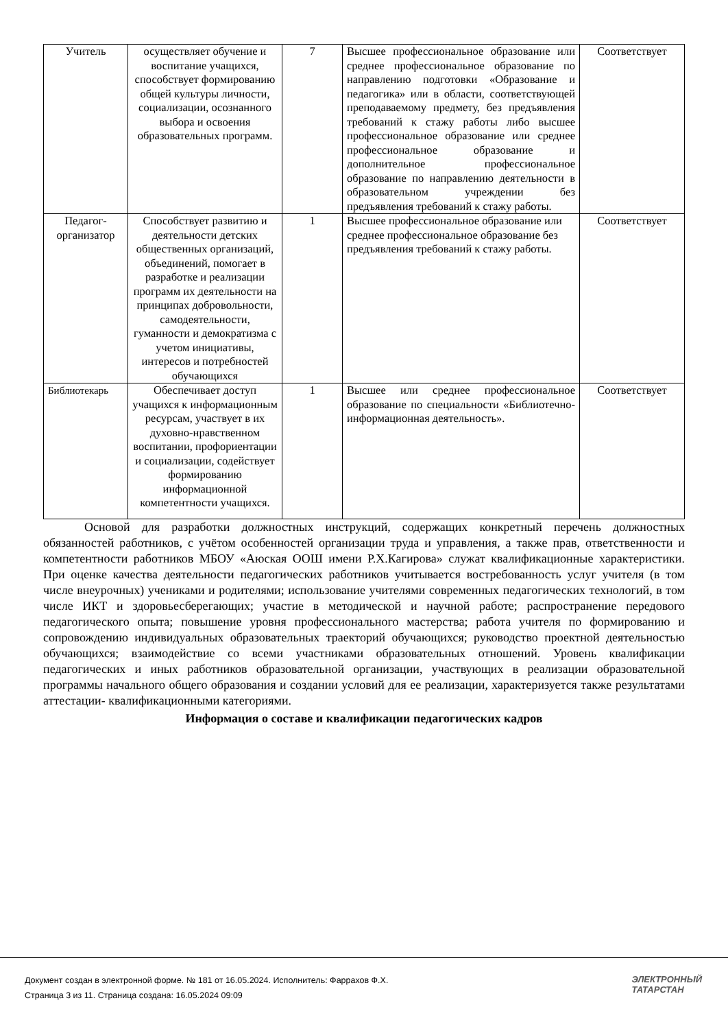| Учитель | осуществляет обучение и воспитание учащихся, способствует формированию общей культуры личности, социализации, осознанного выбора и освоения образовательных программ. | 7 | Высшее профессиональное образование или среднее профессиональное образование по направлению подготовки «Образование и педагогика» или в области, соответствующей преподаваемому предмету, без предъявления требований к стажу работы либо высшее профессиональное образование или среднее профессиональное образование и дополнительное профессиональное образование по направлению деятельности в образовательном учреждении без предъявления требований к стажу работы. | Соответствует |
| Педагог-организатор | Способствует развитию и деятельности детских общественных организаций, объединений, помогает в разработке и реализации программ их деятельности на принципах добровольности, самодеятельности, гуманности и демократизма с учетом инициативы, интересов и потребностей обучающихся | 1 | Высшее профессиональное образование или среднее профессиональное образование без предъявления требований к стажу работы. | Соответствует |
| Библиотекарь | Обеспечивает доступ учащихся к информационным ресурсам, участвует в их духовно-нравственном воспитании, профориентации и социализации, содействует формированию информационной компетентности учащихся. | 1 | Высшее или среднее профессиональное образование по специальности «Библиотечно-информационная деятельность». | Соответствует |
Основой для разработки должностных инструкций, содержащих конкретный перечень должностных обязанностей работников, с учётом особенностей организации труда и управления, а также прав, ответственности и компетентности работников МБОУ «Аюская ООШ имени Р.Х.Кагирова» служат квалификационные характеристики. При оценке качества деятельности педагогических работников учитывается востребованность услуг учителя (в том числе внеурочных) учениками и родителями; использование учителями современных педагогических технологий, в том числе ИКТ и здоровьесберегающих; участие в методической и научной работе; распространение передового педагогического опыта; повышение уровня профессионального мастерства; работа учителя по формированию и сопровождению индивидуальных образовательных траекторий обучающихся; руководство проектной деятельностью обучающихся; взаимодействие со всеми участниками образовательных отношений. Уровень квалификации педагогических и иных работников образовательной организации, участвующих в реализации образовательной программы начального общего образования и создании условий для ее реализации, характеризуется также результатами аттестации- квалификационными категориями.
Информация о составе и квалификации педагогических кадров
Документ создан в электронной форме. № 181 от 16.05.2024. Исполнитель: Фаррахов Ф.Х.
Страница 3 из 11. Страница создана: 16.05.2024 09:09
ЭЛЕКТРОННЫЙ
ТАТАРСТАН